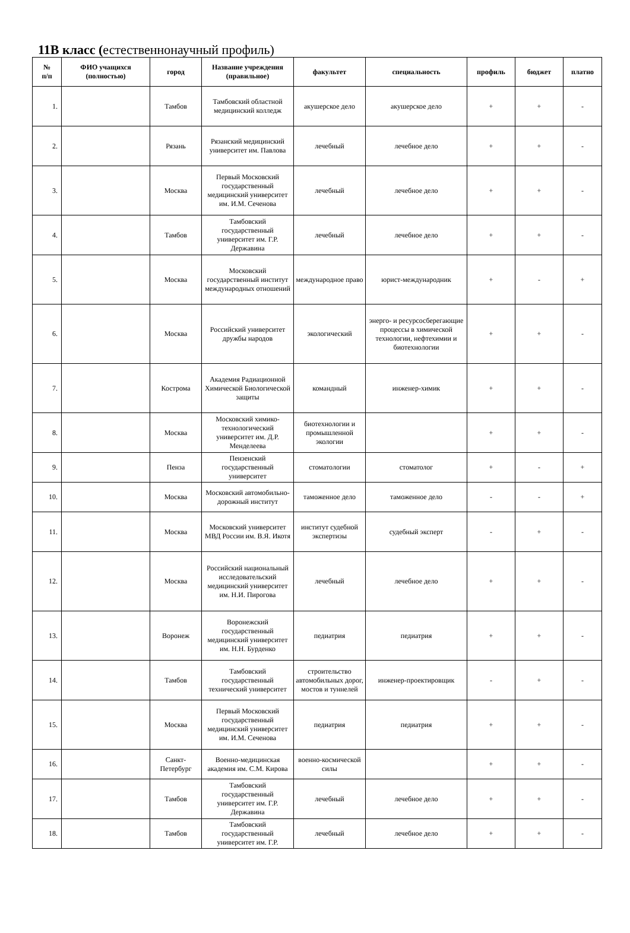11В класс (естественнонаучный профиль)
| № п/п | ФИО учащихся (полностью) | город | Название учреждения (правильное) | факультет | специальность | профиль | бюджет | платно |
| --- | --- | --- | --- | --- | --- | --- | --- | --- |
| 1. | | Тамбов | Тамбовский областной медицинский колледж | акушерское дело | акушерское дело | + | + | - |
| 2. | | Рязань | Рязанский медицинский университет им. Павлова | лечебный | лечебное дело | + | + | - |
| 3. | | Москва | Первый Московский государственный медицинский университет им. И.М. Сеченова | лечебный | лечебное дело | + | + | - |
| 4. | | Тамбов | Тамбовский государственный университет им. Г.Р. Державина | лечебный | лечебное дело | + | + | - |
| 5. | | Москва | Московский государственный институт международных отношений | международное право | юрист-международник | + | - | + |
| 6. | | Москва | Российский университет дружбы народов | экологический | энерго- и ресурсосберегающие процессы в химической технологии, нефтехимии и биотехнологии | + | + | - |
| 7. | | Кострома | Академия Радиационной Химической Биологической защиты | командный | инженер-химик | + | + | - |
| 8. | | Москва | Московский химико-технологический университет им. Д.Р. Менделеева | биотехнологии и промышленной экологии | | + | + | - |
| 9. | | Пенза | Пензенский государственный университет | стоматологии | стоматолог | + | - | + |
| 10. | | Москва | Московский автомобильно-дорожный институт | таможенное дело | таможенное дело | - | - | + |
| 11. | | Москва | Московский университет МВД России им. В.Я. Икотя | институт судебной экспертизы | судебный эксперт | - | + | - |
| 12. | | Москва | Российский национальный исследовательский медицинский университет им. Н.И. Пирогова | лечебный | лечебное дело | + | + | - |
| 13. | | Воронеж | Воронежский государственный медицинский университет им. Н.Н. Бурденко | педиатрия | педиатрия | + | + | - |
| 14. | | Тамбов | Тамбовский государственный технический университет | строительство автомобильных дорог, мостов и туннелей | инженер-проектировщик | - | + | - |
| 15. | | Москва | Первый Московский государственный медицинский университет им. И.М. Сеченова | педиатрия | педиатрия | + | + | - |
| 16. | | Санкт-Петербург | Военно-медицинская академия им. С.М. Кирова | военно-космической силы | | + | + | - |
| 17. | | Тамбов | Тамбовский государственный университет им. Г.Р. Державина | лечебный | лечебное дело | + | + | - |
| 18. | | Тамбов | Тамбовский государственный университет им. Г.Р. | лечебный | лечебное дело | + | + | - |